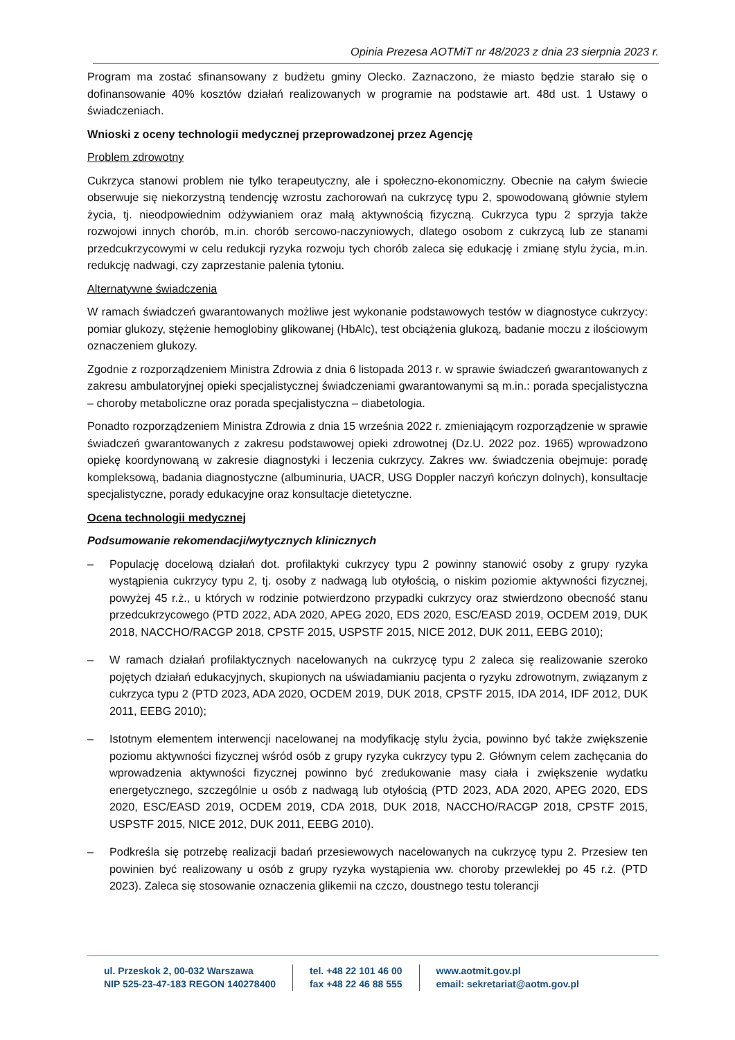Opinia Prezesa AOTMiT nr 48/2023 z dnia 23 sierpnia 2023 r.
Program ma zostać sfinansowany z budżetu gminy Olecko. Zaznaczono, że miasto będzie starało się o dofinansowanie 40% kosztów działań realizowanych w programie na podstawie art. 48d ust. 1 Ustawy o świadczeniach.
Wnioski z oceny technologii medycznej przeprowadzonej przez Agencję
Problem zdrowotny
Cukrzyca stanowi problem nie tylko terapeutyczny, ale i społeczno-ekonomiczny. Obecnie na całym świecie obserwuje się niekorzystną tendencję wzrostu zachorowań na cukrzycę typu 2, spowodowaną głównie stylem życia, tj. nieodpowiednim odżywianiem oraz małą aktywnością fizyczną. Cukrzyca typu 2 sprzyja także rozwojowi innych chorób, m.in. chorób sercowo-naczyniowych, dlatego osobom z cukrzycą lub ze stanami przedcukrzycowymi w celu redukcji ryzyka rozwoju tych chorób zaleca się edukację i zmianę stylu życia, m.in. redukcję nadwagi, czy zaprzestanie palenia tytoniu.
Alternatywne świadczenia
W ramach świadczeń gwarantowanych możliwe jest wykonanie podstawowych testów w diagnostyce cukrzycy: pomiar glukozy, stężenie hemoglobiny glikowanej (HbAlc), test obciążenia glukozą, badanie moczu z ilościowym oznaczeniem glukozy.
Zgodnie z rozporządzeniem Ministra Zdrowia z dnia 6 listopada 2013 r. w sprawie świadczeń gwarantowanych z zakresu ambulatoryjnej opieki specjalistycznej świadczeniami gwarantowanymi są m.in.: porada specjalistyczna – choroby metaboliczne oraz porada specjalistyczna – diabetologia.
Ponadto rozporządzeniem Ministra Zdrowia z dnia 15 września 2022 r. zmieniającym rozporządzenie w sprawie świadczeń gwarantowanych z zakresu podstawowej opieki zdrowotnej (Dz.U. 2022 poz. 1965) wprowadzono opiekę koordynowaną w zakresie diagnostyki i leczenia cukrzycy. Zakres ww. świadczenia obejmuje: poradę kompleksową, badania diagnostyczne (albuminuria, UACR, USG Doppler naczyń kończyn dolnych), konsultacje specjalistyczne, porady edukacyjne oraz konsultacje dietetyczne.
Ocena technologii medycznej
Podsumowanie rekomendacji/wytycznych klinicznych
– Populację docelową działań dot. profilaktyki cukrzycy typu 2 powinny stanowić osoby z grupy ryzyka wystąpienia cukrzycy typu 2, tj. osoby z nadwagą lub otyłością, o niskim poziomie aktywności fizycznej, powyżej 45 r.ż., u których w rodzinie potwierdzono przypadki cukrzycy oraz stwierdzono obecność stanu przedcukrzycowego (PTD 2022, ADA 2020, APEG 2020, EDS 2020, ESC/EASD 2019, OCDEM 2019, DUK 2018, NACCHO/RACGP 2018, CPSTF 2015, USPSTF 2015, NICE 2012, DUK 2011, EEBG 2010);
– W ramach działań profilaktycznych nacelowanych na cukrzycę typu 2 zaleca się realizowanie szeroko pojętych działań edukacyjnych, skupionych na uświadamianiu pacjenta o ryzyku zdrowotnym, związanym z cukrzyca typu 2 (PTD 2023, ADA 2020, OCDEM 2019, DUK 2018, CPSTF 2015, IDA 2014, IDF 2012, DUK 2011, EEBG 2010);
– Istotnym elementem interwencji nacelowanej na modyfikację stylu życia, powinno być także zwiększenie poziomu aktywności fizycznej wśród osób z grupy ryzyka cukrzycy typu 2. Głównym celem zachęcania do wprowadzenia aktywności fizycznej powinno być zredukowanie masy ciała i zwiększenie wydatku energetycznego, szczególnie u osób z nadwagą lub otyłością (PTD 2023, ADA 2020, APEG 2020, EDS 2020, ESC/EASD 2019, OCDEM 2019, CDA 2018, DUK 2018, NACCHO/RACGP 2018, CPSTF 2015, USPSTF 2015, NICE 2012, DUK 2011, EEBG 2010).
– Podkreśla się potrzebę realizacji badań przesiewowych nacelowanych na cukrzycę typu 2. Przesiew ten powinien być realizowany u osób z grupy ryzyka wystąpienia ww. choroby przewlekłej po 45 r.ż. (PTD 2023). Zaleca się stosowanie oznaczenia glikemii na czczo, doustnego testu tolerancji
ul. Przeskok 2, 00-032 Warszawa
NIP 525-23-47-183 REGON 140278400
tel. +48 22 101 46 00
fax +48 22 46 88 555
www.aotmit.gov.pl
email: sekretariat@aotm.gov.pl